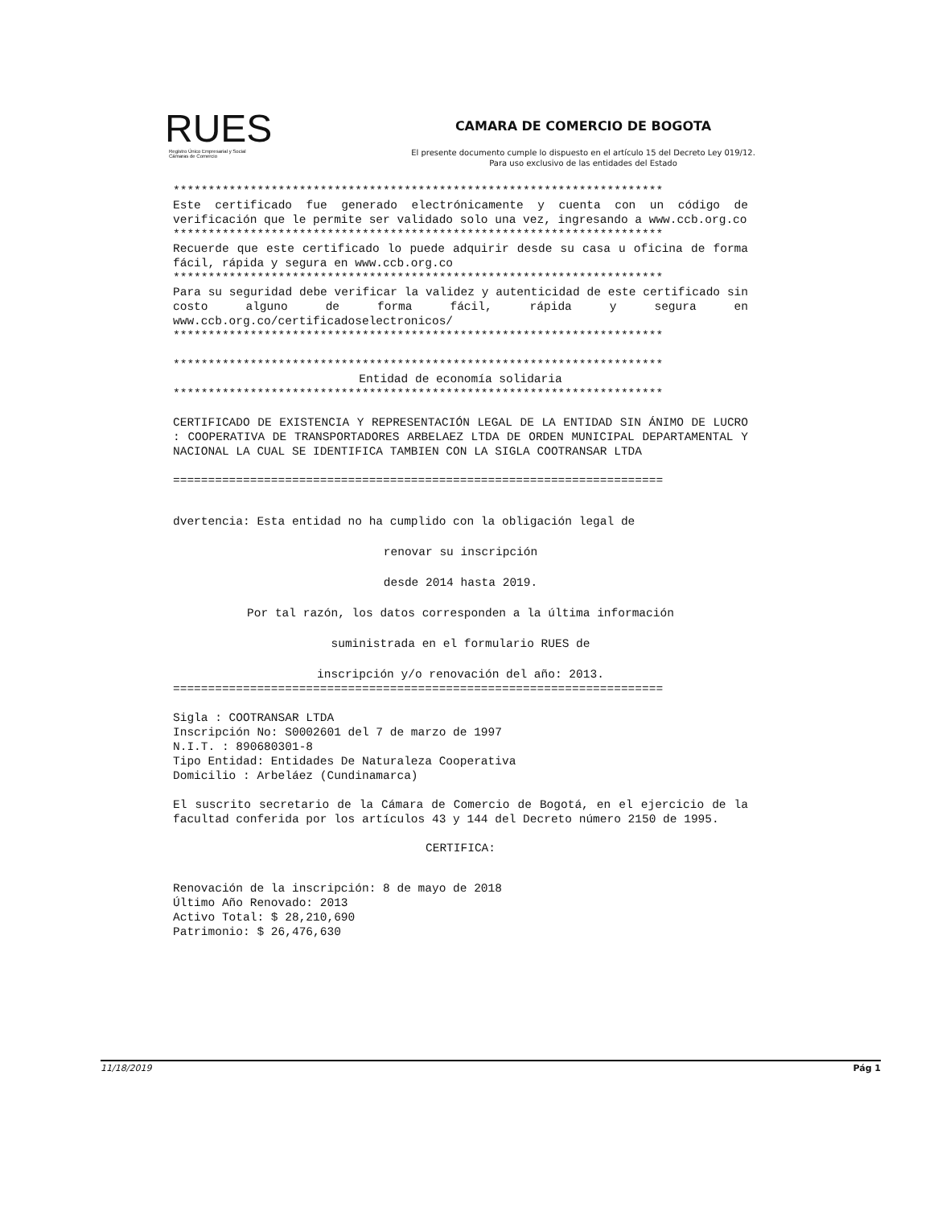RUES
Registro Único Empresarial y Social
Cámaras de Comercio
CAMARA DE COMERCIO DE BOGOTA
El presente documento cumple lo dispuesto en el artículo 15 del Decreto Ley 019/12.
Para uso exclusivo de las entidades del Estado
**********************************************************************
Este certificado fue generado electrónicamente y cuenta con un código de verificación que le permite ser validado solo una vez, ingresando a www.ccb.org.co
**********************************************************************
Recuerde que este certificado lo puede adquirir desde su casa u oficina de forma fácil, rápida y segura en www.ccb.org.co
**********************************************************************
Para su seguridad debe verificar la validez y autenticidad de este certificado sin costo alguno de forma fácil, rápida y segura en www.ccb.org.co/certificadoselectronicos/
**********************************************************************
**********************************************************************
Entidad de economía solidaria
**********************************************************************
CERTIFICADO DE EXISTENCIA Y REPRESENTACIÓN LEGAL DE LA ENTIDAD SIN ÁNIMO DE LUCRO : COOPERATIVA DE TRANSPORTADORES ARBELAEZ LTDA DE ORDEN MUNICIPAL DEPARTAMENTAL Y NACIONAL LA CUAL SE IDENTIFICA TAMBIEN CON LA SIGLA COOTRANSAR LTDA
======================================================================
dvertencia: Esta entidad no ha cumplido con la obligación legal de
renovar su inscripción
desde 2014 hasta 2019.
Por tal razón, los datos corresponden a la última información
suministrada en el formulario RUES de
inscripción y/o renovación del año: 2013.
======================================================================
Sigla : COOTRANSAR LTDA
Inscripción No: S0002601 del 7 de marzo de 1997
N.I.T. : 890680301-8
Tipo Entidad: Entidades De Naturaleza Cooperativa
Domicilio : Arbeláez (Cundinamarca)
El suscrito secretario de la Cámara de Comercio de Bogotá, en el ejercicio de la facultad conferida por los artículos 43 y 144 del Decreto número 2150 de 1995.
CERTIFICA:
Renovación de la inscripción: 8 de mayo de 2018
Último Año Renovado: 2013
Activo Total: $ 28,210,690
Patrimonio: $ 26,476,630
11/18/2019 Pág 1